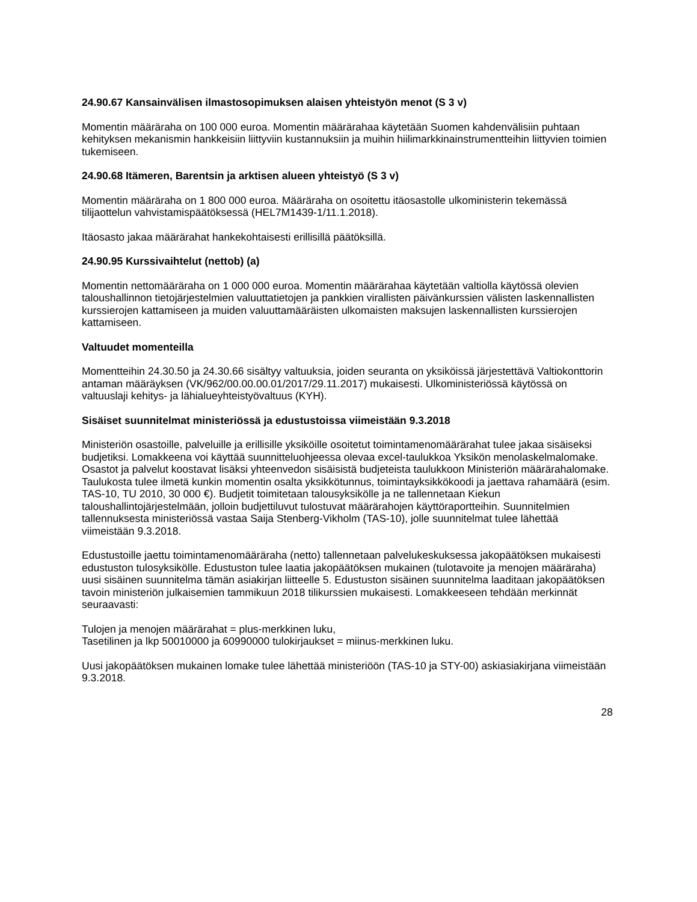24.90.67 Kansainvälisen ilmastosopimuksen alaisen yhteistyön menot (S 3 v)
Momentin määräraha on 100 000 euroa. Momentin määrärahaa käytetään Suomen kahdenvälisiin puhtaan kehityksen mekanismin hankkeisiin liittyviin kustannuksiin ja muihin hiilimarkkinainstrumentteihin liittyvien toimien tukemiseen.
24.90.68 Itämeren, Barentsin ja arktisen alueen yhteistyö (S 3 v)
Momentin määräraha on 1 800 000 euroa. Määräraha on osoitettu itäosastolle ulkoministerin tekemässä tilijaottelun vahvistamispäätöksessä (HEL7M1439-1/11.1.2018).
Itäosasto jakaa määrärahat hankekohtaisesti erillisillä päätöksillä.
24.90.95 Kurssivaihtelut (nettob) (a)
Momentin nettomääräraha on 1 000 000 euroa. Momentin määrärahaa käytetään valtiolla käytössä olevien taloushallinnon tietojärjestelmien valuuttatietojen ja pankkien virallisten päivänkurssien välisten laskennallisten kurssierojen kattamiseen ja muiden valuuttamääräisten ulkomaisten maksujen laskennallisten kurssierojen kattamiseen.
Valtuudet momenteilla
Momentteihin 24.30.50 ja 24.30.66 sisältyy valtuuksia, joiden seuranta on yksiköissä järjestettävä Valtiokonttorin antaman määräyksen (VK/962/00.00.00.01/2017/29.11.2017) mukaisesti. Ulkoministeriössä käytössä on valtuuslaji kehitys- ja lähialueyhteistyövaltuus (KYH).
Sisäiset suunnitelmat ministeriössä ja edustustoissa viimeistään 9.3.2018
Ministeriön osastoille, palveluille ja erillisille yksiköille osoitetut toimintamenomäärärahat tulee jakaa sisäiseksi budjetiksi. Lomakkeena voi käyttää suunnitteluohjeessa olevaa excel-taulukkoa Yksikön menolaskelmalomake. Osastot ja palvelut koostavat lisäksi yhteenvedon sisäisistä budjeteista taulukkoon Ministeriön määrärahalomake. Taulukosta tulee ilmetä kunkin momentin osalta yksikkötunnus, toimintayksikkökoodi ja jaettava rahamäärä (esim. TAS-10, TU 2010, 30 000 €). Budjetit toimitetaan talousyksikölle ja ne tallennetaan Kiekun taloushallintojärjestelmään, jolloin budjettiluvut tulostuvat määrärahojen käyttöraportteihin. Suunnitelmien tallennuksesta ministeriössä vastaa Saija Stenberg-Vikholm (TAS-10), jolle suunnitelmat tulee lähettää viimeistään 9.3.2018.
Edustustoille jaettu toimintamenomääräraha (netto) tallennetaan palvelukeskuksessa jakopäätöksen mukaisesti edustuston tulosyksikölle. Edustuston tulee laatia jakopäätöksen mukainen (tulotavoite ja menojen määräraha) uusi sisäinen suunnitelma tämän asiakirjan liitteelle 5. Edustuston sisäinen suunnitelma laaditaan jakopäätöksen tavoin ministeriön julkaisemien tammikuun 2018 tilikurssien mukaisesti. Lomakkeeseen tehdään merkinnät seuraavasti:
Tulojen ja menojen määrärahat = plus-merkkinen luku,
Tasetilinen ja lkp 50010000 ja 60990000 tulokirjaukset = miinus-merkkinen luku.
Uusi jakopäätöksen mukainen lomake tulee lähettää ministeriöön (TAS-10 ja STY-00) askiasiakirjana viimeistään 9.3.2018.
28